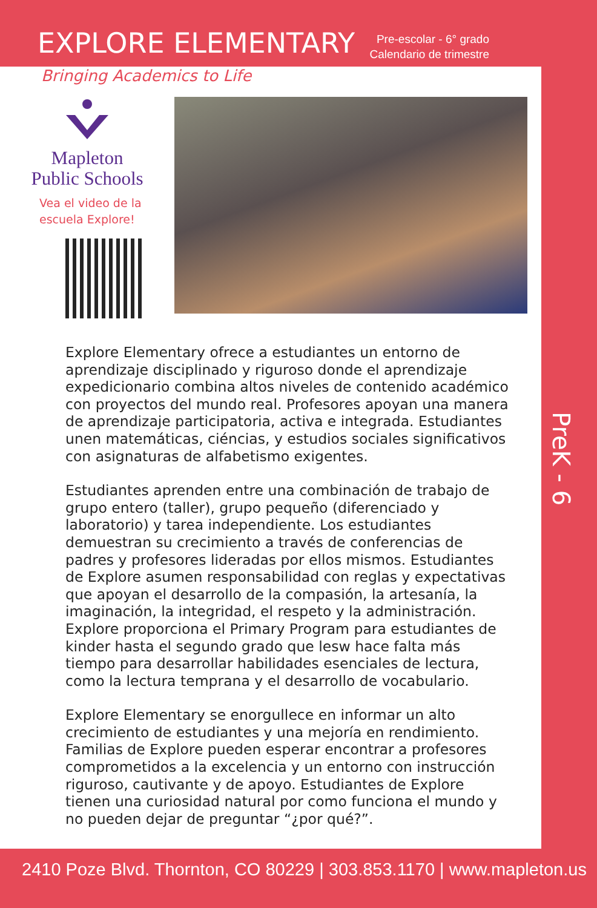EXPLORE ELEMENTARY
Pre-escolar - 6° grado
Calendario de trimestre
Bringing Academics to Life
Mapleton
Public Schools
Vea el video de la
escuela Explore!
Explore Elementary ofrece a estudiantes un entorno de aprendizaje disciplinado y riguroso donde el aprendizaje expedicionario combina altos niveles de contenido académico con proyectos del mundo real. Profesores apoyan una manera de aprendizaje participatoria, activa e integrada. Estudiantes unen matemáticas, ciéncias, y estudios sociales significativos con asignaturas de alfabetismo exigentes.
Estudiantes aprenden entre una combinación de trabajo de grupo entero (taller), grupo pequeño (diferenciado y laboratorio) y tarea independiente. Los estudiantes demuestran su crecimiento a través de conferencias de padres y profesores lideradas por ellos mismos. Estudiantes de Explore asumen responsabilidad con reglas y expectativas que apoyan el desarrollo de la compasión, la artesanía, la imaginación, la integridad, el respeto y la administración. Explore proporciona el Primary Program para estudiantes de kinder hasta el segundo grado que lesw hace falta más tiempo para desarrollar habilidades esenciales de lectura, como la lectura temprana y el desarrollo de vocabulario.
Explore Elementary se enorgullece en informar un alto crecimiento de estudiantes y una mejoría en rendimiento. Familias de Explore pueden esperar encontrar a profesores comprometidos a la excelencia y un entorno con instrucción riguroso, cautivante y de apoyo. Estudiantes de Explore tienen una curiosidad natural por como funciona el mundo y no pueden dejar de preguntar “¿por qué?”.
PreK - 6
2410 Poze Blvd. Thornton, CO 80229 | 303.853.1170 | www.mapleton.us